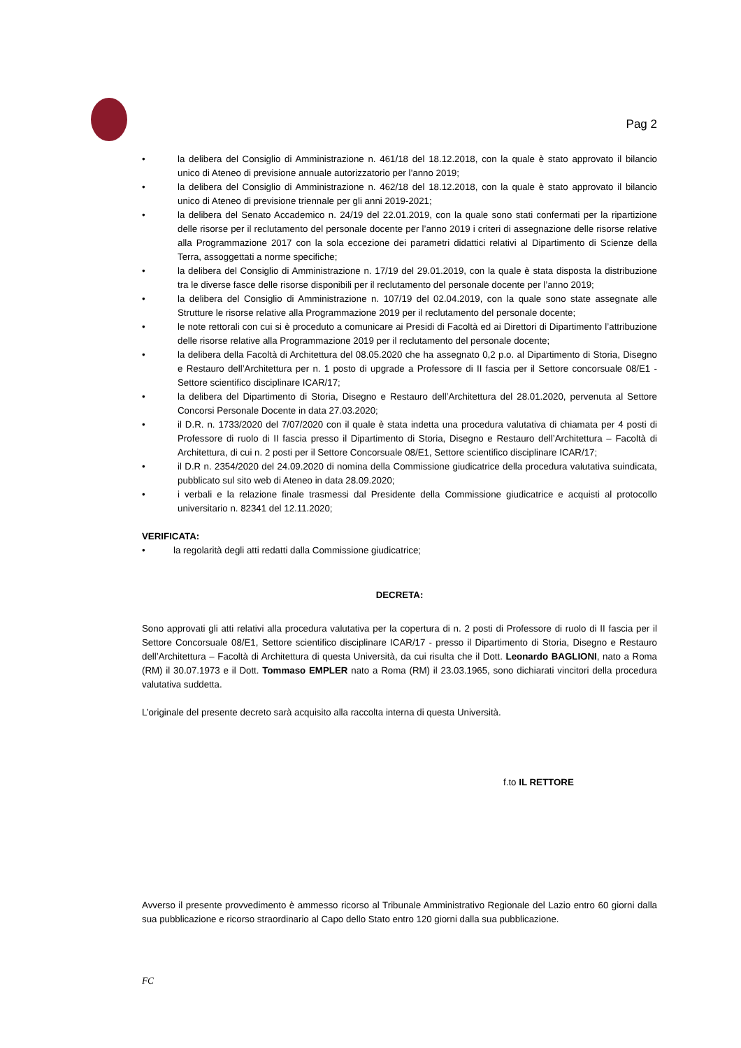Pag 2
• la delibera del Consiglio di Amministrazione n. 461/18 del 18.12.2018, con la quale è stato approvato il bilancio unico di Ateneo di previsione annuale autorizzatorio per l’anno 2019;
• la delibera del Consiglio di Amministrazione n. 462/18 del 18.12.2018, con la quale è stato approvato il bilancio unico di Ateneo di previsione triennale per gli anni 2019-2021;
• la delibera del Senato Accademico n. 24/19 del 22.01.2019, con la quale sono stati confermati per la ripartizione delle risorse per il reclutamento del personale docente per l’anno 2019 i criteri di assegnazione delle risorse relative alla Programmazione 2017 con la sola eccezione dei parametri didattici relativi al Dipartimento di Scienze della Terra, assoggettati a norme specifiche;
• la delibera del Consiglio di Amministrazione n. 17/19 del 29.01.2019, con la quale è stata disposta la distribuzione tra le diverse fasce delle risorse disponibili per il reclutamento del personale docente per l’anno 2019;
• la delibera del Consiglio di Amministrazione n. 107/19 del 02.04.2019, con la quale sono state assegnate alle Strutture le risorse relative alla Programmazione 2019 per il reclutamento del personale docente;
• le note rettorali con cui si è proceduto a comunicare ai Presidi di Facoltà ed ai Direttori di Dipartimento l’attribuzione delle risorse relative alla Programmazione 2019 per il reclutamento del personale docente;
• la delibera della Facoltà di Architettura del 08.05.2020 che ha assegnato 0,2 p.o. al Dipartimento di Storia, Disegno e Restauro dell’Architettura per n. 1 posto di upgrade a Professore di II fascia per il Settore concorsuale 08/E1 - Settore scientifico disciplinare ICAR/17;
• la delibera del Dipartimento di Storia, Disegno e Restauro dell’Architettura del 28.01.2020, pervenuta al Settore Concorsi Personale Docente in data 27.03.2020;
• il D.R. n. 1733/2020 del 7/07/2020 con il quale è stata indetta una procedura valutativa di chiamata per 4 posti di Professore di ruolo di II fascia presso il Dipartimento di Storia, Disegno e Restauro dell’Architettura – Facoltà di Architettura, di cui n. 2 posti per il Settore Concorsuale 08/E1, Settore scientifico disciplinare ICAR/17;
• il D.R n. 2354/2020 del 24.09.2020 di nomina della Commissione giudicatrice della procedura valutativa suindicata, pubblicato sul sito web di Ateneo in data 28.09.2020;
• i verbali e la relazione finale trasmessi dal Presidente della Commissione giudicatrice e acquisti al protocollo universitario n. 82341 del 12.11.2020;
VERIFICATA:
• la regolarità degli atti redatti dalla Commissione giudicatrice;
DECRETA:
Sono approvati gli atti relativi alla procedura valutativa per la copertura di n. 2 posti di Professore di ruolo di II fascia per il Settore Concorsuale 08/E1, Settore scientifico disciplinare ICAR/17 - presso il Dipartimento di Storia, Disegno e Restauro dell’Architettura – Facoltà di Architettura di questa Università, da cui risulta che il Dott. Leonardo BAGLIONI, nato a Roma (RM) il 30.07.1973 e il Dott. Tommaso EMPLER nato a Roma (RM) il 23.03.1965, sono dichiarati vincitori della procedura valutativa suddetta.
L’originale del presente decreto sarà acquisito alla raccolta interna di questa Università.
f.to IL RETTORE
Avverso il presente provvedimento è ammesso ricorso al Tribunale Amministrativo Regionale del Lazio entro 60 giorni dalla sua pubblicazione e ricorso straordinario al Capo dello Stato entro 120 giorni dalla sua pubblicazione.
FC